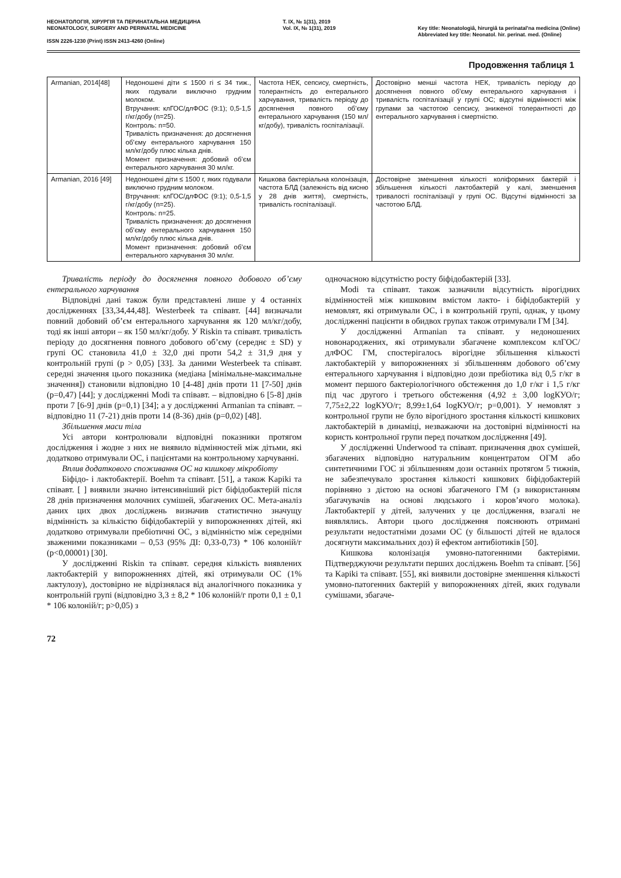НЕОНАТОЛОГІЯ, ХІРУРГІЯ ТА ПЕРИНАТАЛЬНА МЕДИЦИНА
NEONATOLOGY, SURGERY AND PERINATAL MEDICINE
ISSN 2226-1230 (Print) ISSN 2413-4260 (Online)
Т. IX, № 1(31), 2019
Vol. IX, № 1(31), 2019
Key title: Neonatologìâ, hìrurgìâ ta perinatal'na medicina (Online)
Abbreviated key title: Neonatol. hìr. perinat. med. (Online)
Продовження таблиця 1
| Armanian, 2014[48] | Недоношені діти ≤ 1500 гі ≤ 34 тиж., яких годували виключно грудним молоком. Втручання: клГОС/длФОС (9:1); 0,5-1,5 г/кг/добу (n=25). Контроль: n=50. Тривалість призначення: до досягнення об’єму ентерального харчування 150 мл/кг/добу плюс кілька днів. Момент призначення: добовий об’єм ентерального харчування 30 мл/кг. | Частота НЕК, сепсису, смертність, толерантність до ентерального харчування, тривалість періоду до досягнення повного об’єму ентерального харчування (150 мл/кг/добу), тривалість госпіталізації. | Достовірно менші частота НЕК, тривалість періоду до досягнення повного об’єму ентерального харчування і тривалість госпіталізації у групі ОС; відсутні відмінності між групами за частотою сепсису, зниженої толерантності до ентерального харчування і смертністю. |
| Armanian, 2016 [49] | Недоношені діти ≤ 1500 г, яких годували виключно грудним молоком. Втручання: клГОС/длФОС (9:1); 0,5-1,5 г/кг/добу (n=25). Контроль: n=25. Тривалість призначення: до досягнення об’єму ентерального харчування 150 мл/кг/добу плюс кілька днів. Момент призначення: добовий об’єм ентерального харчування 30 мл/кг. | Кишкова бактеріальна колонізація, частота БЛД (залежність від кисню у 28 днів життя), смертність, тривалість госпіталізації. | Достовірне зменшення кількості коліформних бактерій і збільшення кількості лактобактерій у калі, зменшення тривалості госпіталізації у групі ОС. Відсутні відмінності за частотою БЛД. |
Тривалість періоду до досягнення повного добового об’єму ентерального харчування
Відповідні дані також були представлені лише у 4 останніх дослідженнях [33,34,44,48]. Westerbeek та співавт. [44] визначали повний добовий об’єм ентерального харчування як 120 мл/кг/добу, тоді як інші автори – як 150 мл/кг/добу. У Riskin та співавт. тривалість періоду до досягнення повного добового об’єму (середнє ± SD) у групі ОС становила 41,0 ± 32,0 дні проти 54,2 ± 31,9 дня у контрольній групі (p > 0,05) [33]. За даними Westerbeek та співавт. середні значення цього показника (медіана [мінімальне-максимальне значення]) становили відповідно 10 [4-48] днів проти 11 [7-50] днів (p=0,47) [44]; у дослідженні Modi та співавт. – відповідно 6 [5-8] днів проти 7 [6-9] днів (p=0,1) [34]; а у дослідженні Armanian та співавт. – відповідно 11 (7-21) днів проти 14 (8-36) днів (p=0,02) [48].
Збільшення маси тіла
Усі автори контролювали відповідні показники протягом дослідження і жодне з них не виявило відмінностей між дітьми, які додатково отримували ОС, і пацієнтами на контрольному харчуванні.
Вплив додаткового споживання ОС на кишкову мікробіоту
Біфідо- і лактобактерії. Boehm та співавт. [51], а також Kapiki та співавт. [ ] виявили значно інтенсивніший ріст біфідобактерій після 28 днів призначення молочних сумішей, збагачених ОС. Мета-аналіз даних цих двох досліджень визначив статистично значущу відмінність за кількістю біфідобактерій у випорожненнях дітей, які додатково отримували пребіотичні ОС, з відмінністю між середніми зваженими показниками – 0,53 (95% ДІ: 0,33-0,73) * 106 колоній/г (p<0,00001) [30].
У дослідженні Riskin та співавт. середня кількість виявлених лактобактерій у випорожненнях дітей, які отримували ОС (1% лактулозу), достовірно не відрізнялася від аналогічного показника у контрольній групі (відповідно 3,3 ± 8,2 * 106 колоній/г проти 0,1 ± 0,1 * 106 колоній/г; p>0,05) з
одночасною відсутністю росту біфідобактерій [33].
Modi та співавт. також зазначили відсутність вірогідних відмінностей між кишковим вмістом лакто- і біфідобактерій у немовлят, які отримували ОС, і в контрольній групі, однак, у цьому дослідженні пацієнти в обидвох групах також отримували ГМ [34].
У дослідженні Armanian та співавт. у недоношених новонароджених, які отримували збагачене комплексом клГОС/длФОС ГМ, спостерігалось вірогідне збільшення кількості лактобактерій у випорожненнях зі збільшенням добового об’єму ентерального харчування і відповідно дози пребіотика від 0,5 г/кг в момент першого бактеріологічного обстеження до 1,0 г/кг і 1,5 г/кг під час другого і третього обстеження (4,92 ± 3,00 logКУО/г; 7,75±2,22 logКУО/г; 8,99±1,64 logКУО/г; p=0,001). У немовлят з контрольної групи не було вірогідного зростання кількості кишкових лактобактерій в динаміці, незважаючи на достовірні відмінності на користь контрольної групи перед початком дослідження [49].
У дослідженні Underwood та співавт. призначення двох сумішей, збагачених відповідно натуральним концентратом ОГМ або синтетичними ГОС зі збільшенням дози останніх протягом 5 тижнів, не забезпечувало зростання кількості кишкових біфідобактерій порівняно з дієтою на основі збагаченого ГМ (з використанням збагачувачів на основі людського і коров’ячого молока). Лактобактерії у дітей, залучених у це дослідження, взагалі не виявлялись. Автори цього дослідження пояснюють отримані результати недостатніми дозами ОС (у більшості дітей не вдалося досягнути максимальних доз) й ефектом антибіотиків [50].
Кишкова колонізація умовно-патогенними бактеріями. Підтверджуючи результати перших досліджень Boehm та співавт. [56] та Kapiki та співавт. [55], які виявили достовірне зменшення кількості умовно-патогенних бактерій у випорожненнях дітей, яких годували сумішами, збагаче-
72